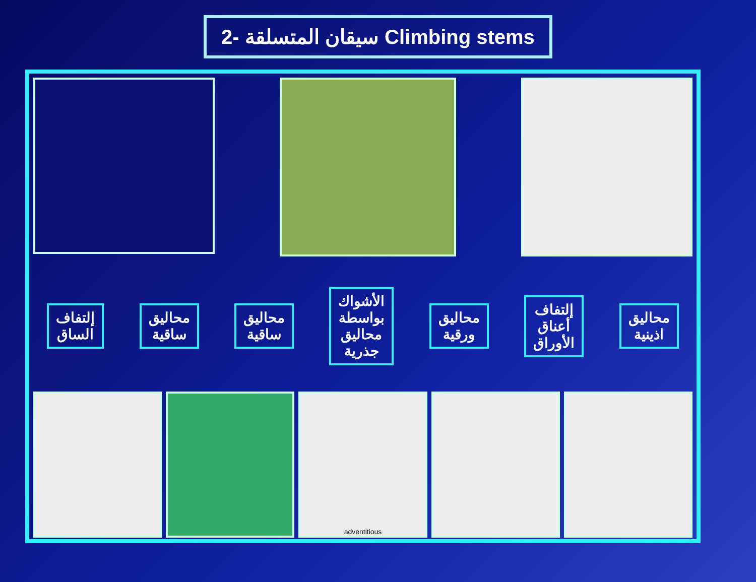2- سيقان المتسلقة Climbing stems
إلتفاف
الساق
محاليق
ساقية
محاليق
ساقية
الأشواك
بواسطة
محاليق
جذرية
محاليق
ورقية
إلتفاف
أعناق
الأوراق
محاليق
اذينية
adventitious